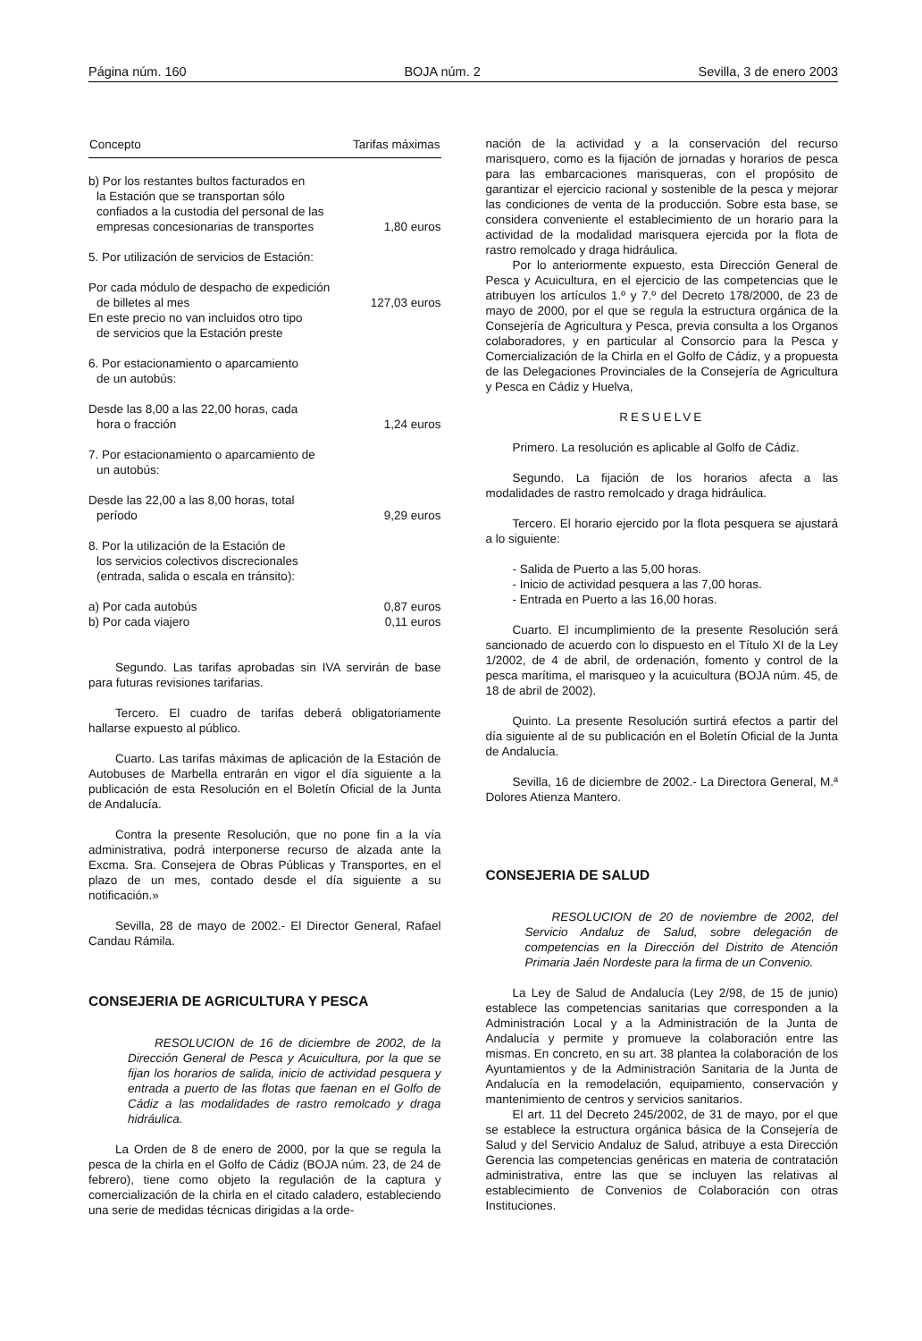Página núm. 160 BOJA núm. 2 Sevilla, 3 de enero 2003
| Concepto | Tarifas máximas |
| --- | --- |
| b) Por los restantes bultos facturados en la Estación que se transportan sólo confiados a la custodia del personal de las empresas concesionarias de transportes | 1,80 euros |
| 5. Por utilización de servicios de Estación: | |
| Por cada módulo de despacho de expedición de billetes al mes | 127,03 euros |
| En este precio no van incluidos otro tipo de servicios que la Estación preste | |
| 6. Por estacionamiento o aparcamiento de un autobús: | |
| Desde las 8,00 a las 22,00 horas, cada hora o fracción | 1,24 euros |
| 7. Por estacionamiento o aparcamiento de un autobús: | |
| Desde las 22,00 a las 8,00 horas, total período | 9,29 euros |
| 8. Por la utilización de la Estación de los servicios colectivos discrecionales (entrada, salida o escala en tránsito): | |
| a) Por cada autobús | 0,87 euros |
| b) Por cada viajero | 0,11 euros |
Segundo. Las tarifas aprobadas sin IVA servirán de base para futuras revisiones tarifarias.
Tercero. El cuadro de tarifas deberá obligatoriamente hallarse expuesto al público.
Cuarto. Las tarifas máximas de aplicación de la Estación de Autobuses de Marbella entrarán en vigor el día siguiente a la publicación de esta Resolución en el Boletín Oficial de la Junta de Andalucía.
Contra la presente Resolución, que no pone fin a la vía administrativa, podrá interponerse recurso de alzada ante la Excma. Sra. Consejera de Obras Públicas y Transportes, en el plazo de un mes, contado desde el día siguiente a su notificación.»
Sevilla, 28 de mayo de 2002.- El Director General, Rafael Candau Rámila.
CONSEJERIA DE AGRICULTURA Y PESCA
RESOLUCION de 16 de diciembre de 2002, de la Dirección General de Pesca y Acuicultura, por la que se fijan los horarios de salida, inicio de actividad pesquera y entrada a puerto de las flotas que faenan en el Golfo de Cádiz a las modalidades de rastro remolcado y draga hidráulica.
La Orden de 8 de enero de 2000, por la que se regula la pesca de la chirla en el Golfo de Cádiz (BOJA núm. 23, de 24 de febrero), tiene como objeto la regulación de la captura y comercialización de la chirla en el citado caladero, estableciendo una serie de medidas técnicas dirigidas a la orde-
nación de la actividad y a la conservación del recurso marisquero, como es la fijación de jornadas y horarios de pesca para las embarcaciones marisqueras, con el propósito de garantizar el ejercicio racional y sostenible de la pesca y mejorar las condiciones de venta de la producción. Sobre esta base, se considera conveniente el establecimiento de un horario para la actividad de la modalidad marisquera ejercida por la flota de rastro remolcado y draga hidráulica.
Por lo anteriormente expuesto, esta Dirección General de Pesca y Acuicultura, en el ejercicio de las competencias que le atribuyen los artículos 1.º y 7.º del Decreto 178/2000, de 23 de mayo de 2000, por el que se regula la estructura orgánica de la Consejería de Agricultura y Pesca, previa consulta a los Organos colaboradores, y en particular al Consorcio para la Pesca y Comercialización de la Chirla en el Golfo de Cádiz, y a propuesta de las Delegaciones Provinciales de la Consejería de Agricultura y Pesca en Cádiz y Huelva,
RESUELVE
Primero. La resolución es aplicable al Golfo de Cádiz.
Segundo. La fijación de los horarios afecta a las modalidades de rastro remolcado y draga hidráulica.
Tercero. El horario ejercido por la flota pesquera se ajustará a lo siguiente:
- Salida de Puerto a las 5,00 horas.
- Inicio de actividad pesquera a las 7,00 horas.
- Entrada en Puerto a las 16,00 horas.
Cuarto. El incumplimiento de la presente Resolución será sancionado de acuerdo con lo dispuesto en el Título XI de la Ley 1/2002, de 4 de abril, de ordenación, fomento y control de la pesca marítima, el marisqueo y la acuicultura (BOJA núm. 45, de 18 de abril de 2002).
Quinto. La presente Resolución surtirá efectos a partir del día siguiente al de su publicación en el Boletín Oficial de la Junta de Andalucía.
Sevilla, 16 de diciembre de 2002.- La Directora General, M.ª Dolores Atienza Mantero.
CONSEJERIA DE SALUD
RESOLUCION de 20 de noviembre de 2002, del Servicio Andaluz de Salud, sobre delegación de competencias en la Dirección del Distrito de Atención Primaria Jaén Nordeste para la firma de un Convenio.
La Ley de Salud de Andalucía (Ley 2/98, de 15 de junio) establece las competencias sanitarias que corresponden a la Administración Local y a la Administración de la Junta de Andalucía y permite y promueve la colaboración entre las mismas. En concreto, en su art. 38 plantea la colaboración de los Ayuntamientos y de la Administración Sanitaria de la Junta de Andalucía en la remodelación, equipamiento, conservación y mantenimiento de centros y servicios sanitarios.
El art. 11 del Decreto 245/2002, de 31 de mayo, por el que se establece la estructura orgánica básica de la Consejería de Salud y del Servicio Andaluz de Salud, atribuye a esta Dirección Gerencia las competencias genéricas en materia de contratación administrativa, entre las que se incluyen las relativas al establecimiento de Convenios de Colaboración con otras Instituciones.